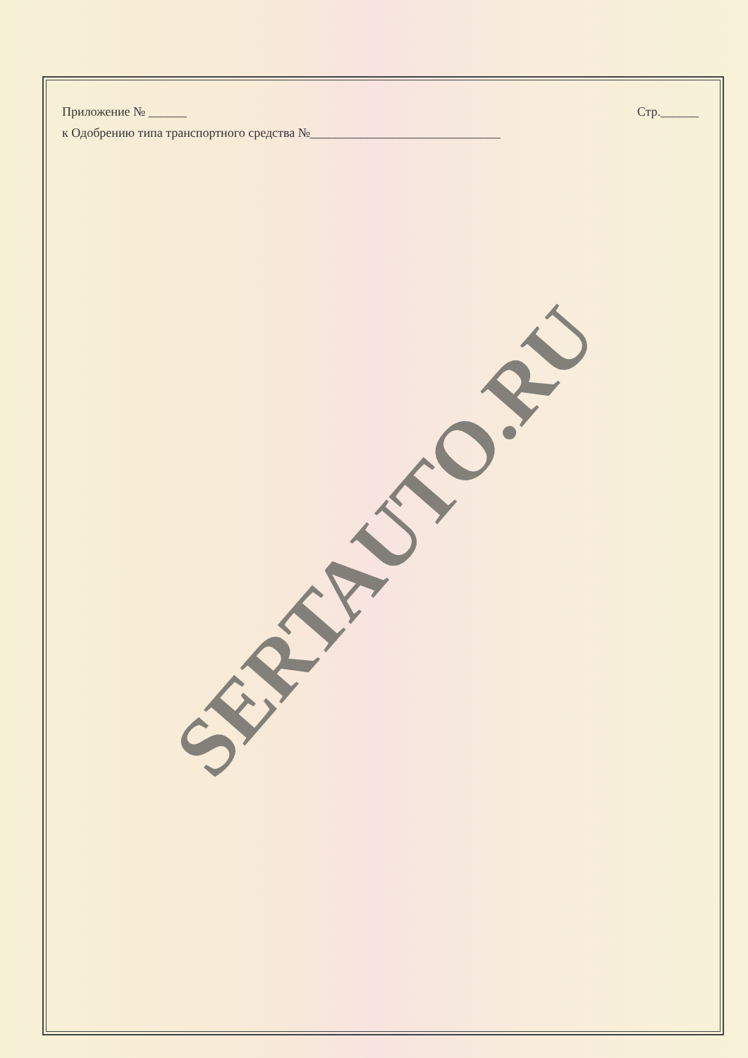Приложение № ______ Стр.______
к Одобрению типа транспортного средства №______________________________
SERTAUTO.RU